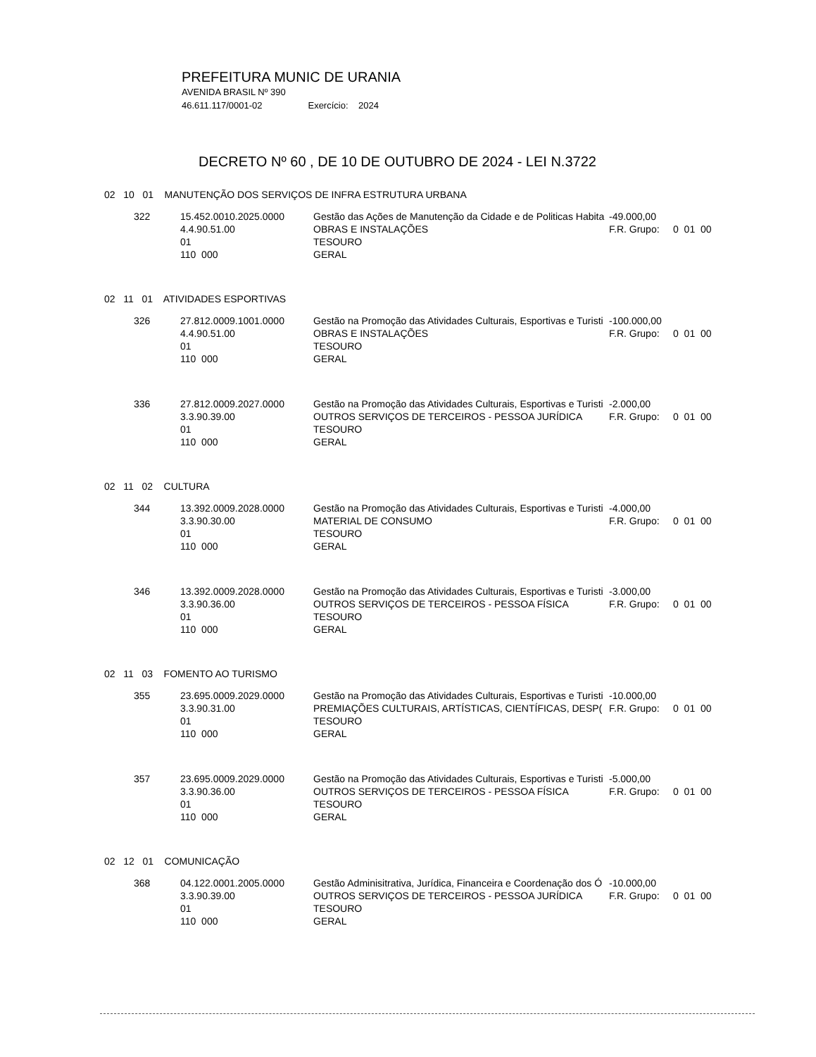PREFEITURA MUNIC DE URANIA
AVENIDA BRASIL Nº 390
46.611.117/0001-02 Exercício: 2024
DECRETO Nº 60 , DE 10 DE OUTUBRO DE 2024 - LEI N.3722
02 10 01 MANUTENÇÃO DOS SERVIÇOS DE INFRA ESTRUTURA URBANA
| 322 | 15.452.0010.2025.0000 4.4.90.51.00 01 110 000 | Gestão das Ações de Manutenção da Cidade e de Politicas Habita OBRAS E INSTALAÇÕES TESOURO GERAL | -49.000,00 F.R. Grupo: 0 01 00 |
02 11 01 ATIVIDADES ESPORTIVAS
| 326 | 27.812.0009.1001.0000 4.4.90.51.00 01 110 000 | Gestão na Promoção das Atividades Culturais, Esportivas e Turisti OBRAS E INSTALAÇÕES TESOURO GERAL | -100.000,00 F.R. Grupo: 0 01 00 |
| 336 | 27.812.0009.2027.0000 3.3.90.39.00 01 110 000 | Gestão na Promoção das Atividades Culturais, Esportivas e Turisti OUTROS SERVIÇOS DE TERCEIROS - PESSOA JURÍDICA TESOURO GERAL | -2.000,00 F.R. Grupo: 0 01 00 |
02 11 02 CULTURA
| 344 | 13.392.0009.2028.0000 3.3.90.30.00 01 110 000 | Gestão na Promoção das Atividades Culturais, Esportivas e Turisti MATERIAL DE CONSUMO TESOURO GERAL | -4.000,00 F.R. Grupo: 0 01 00 |
| 346 | 13.392.0009.2028.0000 3.3.90.36.00 01 110 000 | Gestão na Promoção das Atividades Culturais, Esportivas e Turisti OUTROS SERVIÇOS DE TERCEIROS - PESSOA FÍSICA TESOURO GERAL | -3.000,00 F.R. Grupo: 0 01 00 |
02 11 03 FOMENTO AO TURISMO
| 355 | 23.695.0009.2029.0000 3.3.90.31.00 01 110 000 | Gestão na Promoção das Atividades Culturais, Esportivas e Turisti PREMIAÇÕES CULTURAIS, ARTÍSTICAS, CIENTÍFICAS, DESP( TESOURO GERAL | -10.000,00 F.R. Grupo: 0 01 00 |
| 357 | 23.695.0009.2029.0000 3.3.90.36.00 01 110 000 | Gestão na Promoção das Atividades Culturais, Esportivas e Turisti OUTROS SERVIÇOS DE TERCEIROS - PESSOA FÍSICA TESOURO GERAL | -5.000,00 F.R. Grupo: 0 01 00 |
02 12 01 COMUNICAÇÃO
| 368 | 04.122.0001.2005.0000 3.3.90.39.00 01 110 000 | Gestão Adminisitrativa, Jurídica, Financeira e Coordenação dos Ó OUTROS SERVIÇOS DE TERCEIROS - PESSOA JURÍDICA TESOURO GERAL | -10.000,00 F.R. Grupo: 0 01 00 |